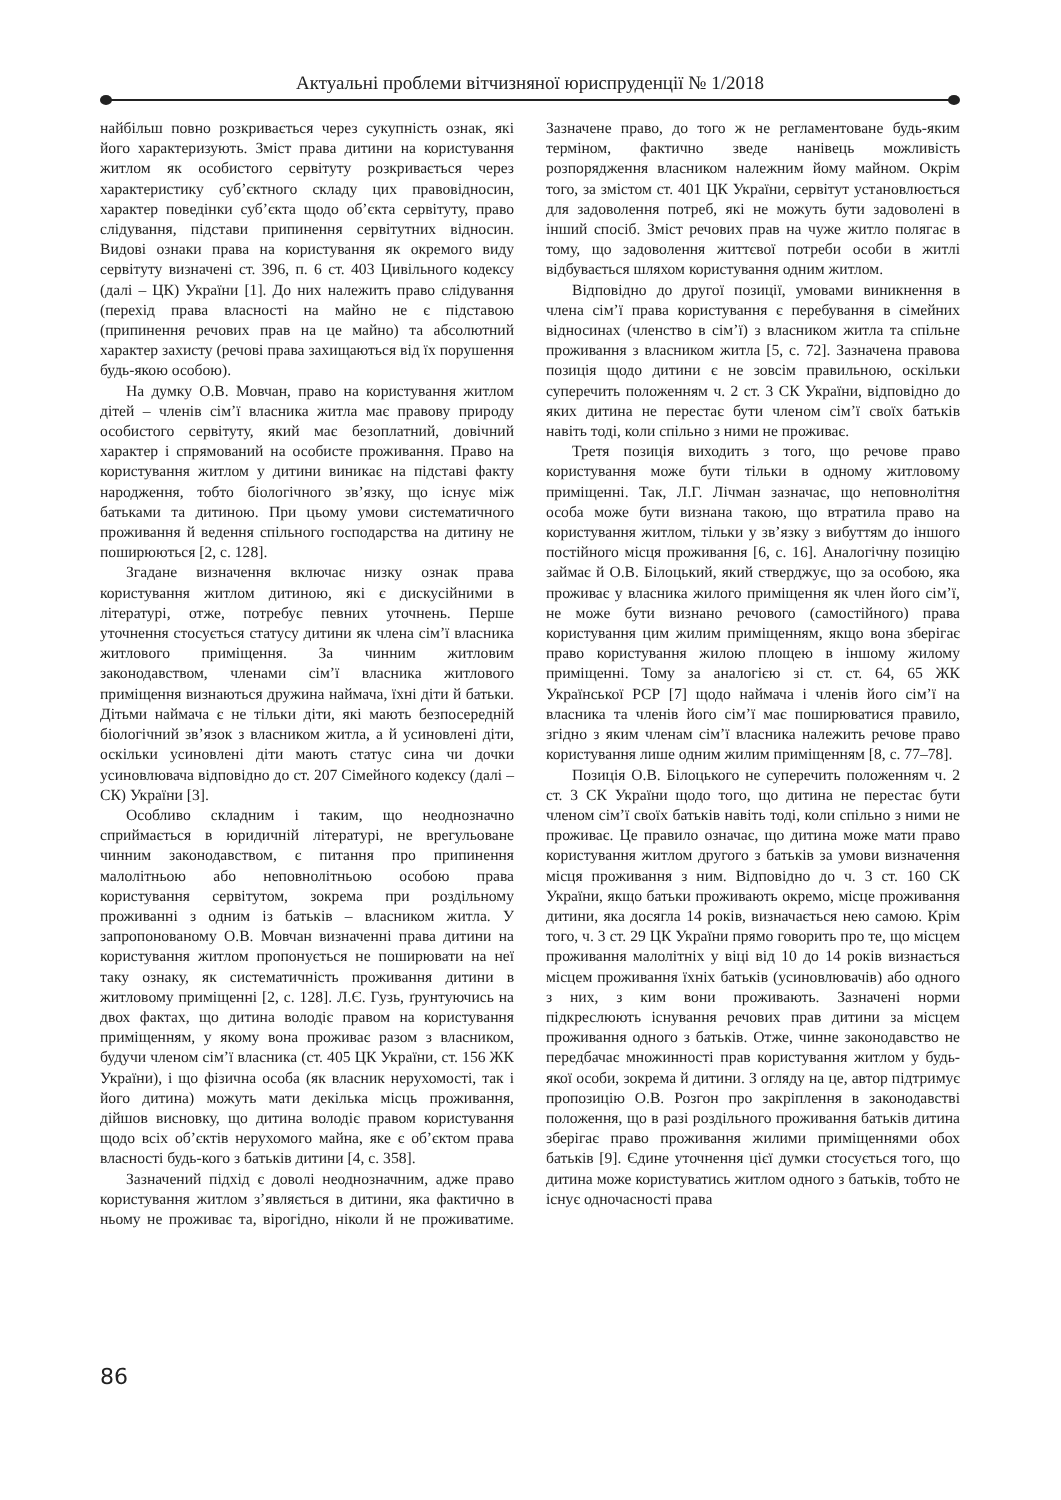Актуальні проблеми вітчизняної юриспруденції № 1/2018
найбільш повно розкривається через сукупність ознак, які його характеризують. Зміст права дитини на користування житлом як особистого сервітуту розкривається через характеристику суб’єктного складу цих правовідносин, характер поведінки суб’єкта щодо об’єкта сервітуту, право слідування, підстави припинення сервітутних відносин. Видові ознаки права на користування як окремого виду сервітуту визначені ст. 396, п. 6 ст. 403 Цивільного кодексу (далі – ЦК) України [1]. До них належить право слідування (перехід права власності на майно не є підставою (припинення речових прав на це майно) та абсолютний характер захисту (речові права захищаються від їх порушення будь-якою особою).
На думку О.В. Мовчан, право на користування житлом дітей – членів сім’ї власника житла має правову природу особистого сервітуту, який має безоплатний, довічний характер і спрямований на особисте проживання. Право на користування житлом у дитини виникає на підставі факту народження, тобто біологічного зв’язку, що існує між батьками та дитиною. При цьому умови систематичного проживання й ведення спільного господарства на дитину не поширюються [2, с. 128].
Згадане визначення включає низку ознак права користування житлом дитиною, які є дискусійними в літературі, отже, потребує певних уточнень. Перше уточнення стосується статусу дитини як члена сім’ї власника житлового приміщення. За чинним житловим законодавством, членами сім’ї власника житлового приміщення визнаються дружина наймача, їхні діти й батьки. Дітьми наймача є не тільки діти, які мають безпосередній біологічний зв’язок з власником житла, а й усиновлені діти, оскільки усиновлені діти мають статус сина чи дочки усиновлювача відповідно до ст. 207 Сімейного кодексу (далі – СК) України [3].
Особливо складним і таким, що неоднозначно сприймається в юридичній літературі, не врегульоване чинним законодавством, є питання про припинення малолітньою або неповнолітньою особою права користування сервітутом, зокрема при роздільному проживанні з одним із батьків – власником житла. У запропонованому О.В. Мовчан визначенні права дитини на користування житлом пропонується не поширювати на неї таку ознаку, як систематичність проживання дитини в житловому приміщенні [2, с. 128]. Л.Є. Гузь, ґрунтуючись на двох фактах, що дитина володіє правом на користування приміщенням, у якому вона проживає разом з власником, будучи членом сім’ї власника (ст. 405 ЦК України, ст. 156 ЖК України), і що фізична особа (як власник нерухомості, так і його дитина) можуть мати декілька місць проживання, дійшов висновку, що дитина володіє правом користування щодо всіх об’єктів нерухомого майна, яке є об’єктом права власності будь-кого з батьків дитини [4, с. 358].
Зазначений підхід є доволі неоднозначним, адже право користування житлом з’являється в дитини, яка фактично в ньому не проживає та, вірогідно, ніколи й не проживатиме. Зазначене право, до того ж не регламентоване будь-яким терміном, фактично зведе нанівець можливість розпорядження власником належним йому майном. Окрім того, за змістом ст. 401 ЦК України, сервітут установлюється для задоволення потреб, які не можуть бути задоволені в інший спосіб. Зміст речових прав на чуже житло полягає в тому, що задоволення життєвої потреби особи в житлі відбувається шляхом користування одним житлом.
Відповідно до другої позиції, умовами виникнення в члена сім’ї права користування є перебування в сімейних відносинах (членство в сім’ї) з власником житла та спільне проживання з власником житла [5, с. 72]. Зазначена правова позиція щодо дитини є не зовсім правильною, оскільки суперечить положенням ч. 2 ст. 3 СК України, відповідно до яких дитина не перестає бути членом сім’ї своїх батьків навіть тоді, коли спільно з ними не проживає.
Третя позиція виходить з того, що речове право користування може бути тільки в одному житловому приміщенні. Так, Л.Г. Лічман зазначає, що неповнолітня особа може бути визнана такою, що втратила право на користування житлом, тільки у зв’язку з вибуттям до іншого постійного місця проживання [6, с. 16]. Аналогічну позицію займає й О.В. Білоцький, який стверджує, що за особою, яка проживає у власника жилого приміщення як член його сім’ї, не може бути визнано речового (самостійного) права користування цим жилим приміщенням, якщо вона зберігає право користування жилою площею в іншому жилому приміщенні. Тому за аналогією зі ст. ст. 64, 65 ЖК Української РСР [7] щодо наймача і членів його сім’ї на власника та членів його сім’ї має поширюватися правило, згідно з яким членам сім’ї власника належить речове право користування лише одним жилим приміщенням [8, с. 77–78].
Позиція О.В. Білоцького не суперечить положенням ч. 2 ст. 3 СК України щодо того, що дитина не перестає бути членом сім’ї своїх батьків навіть тоді, коли спільно з ними не проживає. Це правило означає, що дитина може мати право користування житлом другого з батьків за умови визначення місця проживання з ним. Відповідно до ч. 3 ст. 160 СК України, якщо батьки проживають окремо, місце проживання дитини, яка досягла 14 років, визначається нею самою. Крім того, ч. 3 ст. 29 ЦК України прямо говорить про те, що місцем проживання малолітніх у віці від 10 до 14 років визнається місцем проживання їхніх батьків (усиновлювачів) або одного з них, з ким вони проживають. Зазначені норми підкреслюють існування речових прав дитини за місцем проживання одного з батьків. Отже, чинне законодавство не передбачає множинності прав користування житлом у будь-якої особи, зокрема й дитини. З огляду на це, автор підтримує пропозицію О.В. Розгон про закріплення в законодавстві положення, що в разі роздільного проживання батьків дитина зберігає право проживання жилими приміщеннями обох батьків [9]. Єдине уточнення цієї думки стосується того, що дитина може користуватись житлом одного з батьків, тобто не існує одночасності права
86